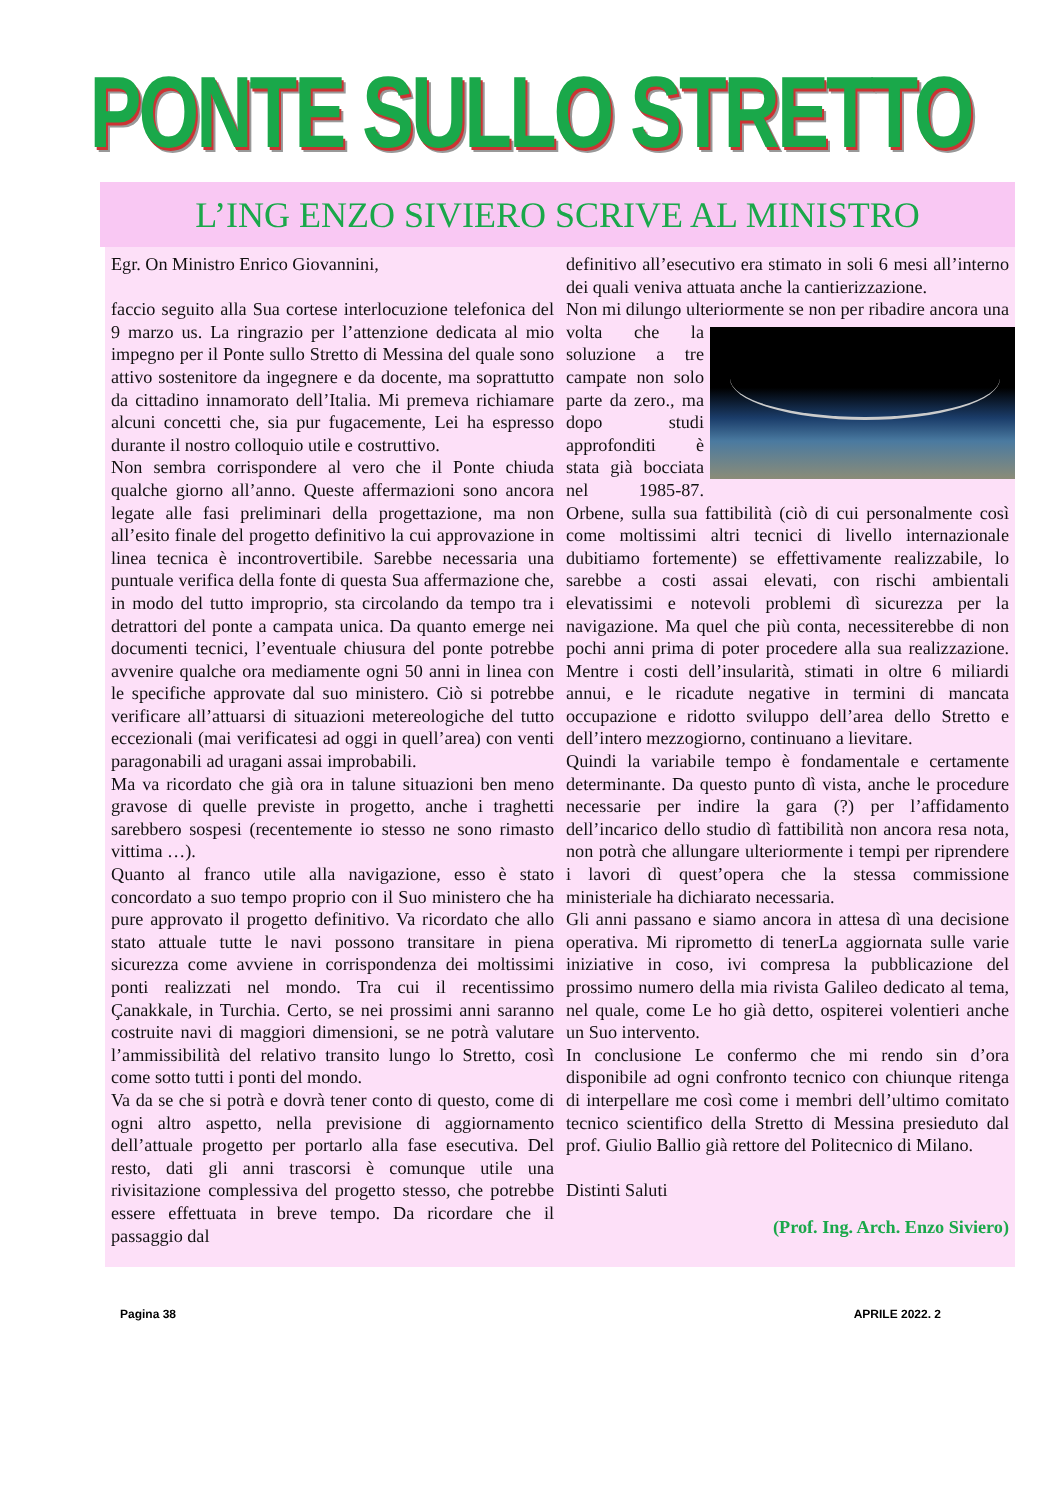PONTE SULLO STRETTO
L’ING ENZO SIVIERO SCRIVE AL MINISTRO
Egr. On Ministro Enrico Giovannini,
faccio seguito alla Sua cortese interlocuzione telefonica del 9 marzo us. La ringrazio per l’attenzione dedicata al mio impegno per il Ponte sullo Stretto di Messina del quale sono attivo sostenitore da ingegnere e da docente, ma soprattutto da cittadino innamorato dell’Italia. Mi premeva richiamare alcuni concetti che, sia pur fugacemente, Lei ha espresso durante il nostro colloquio utile e costruttivo.
Non sembra corrispondere al vero che il Ponte chiuda qualche giorno all’anno. Queste affermazioni sono ancora legate alle fasi preliminari della progettazione, ma non all’esito finale del progetto definitivo la cui approvazione in linea tecnica è incontrovertibile. Sarebbe necessaria una puntuale verifica della fonte di questa Sua affermazione che, in modo del tutto improprio, sta circolando da tempo tra i detrattori del ponte a campata unica. Da quanto emerge nei documenti tecnici, l’eventuale chiusura del ponte potrebbe avvenire qualche ora mediamente ogni 50 anni in linea con le specifiche approvate dal suo ministero. Ciò si potrebbe verificare all’attuarsi di situazioni metereologiche del tutto eccezionali (mai verificatesi ad oggi in quell’area) con venti paragonabili ad uragani assai improbabili.
Ma va ricordato che già ora in talune situazioni ben meno gravose di quelle previste in progetto, anche i traghetti sarebbero sospesi (recentemente io stesso ne sono rimasto vittima …).
Quanto al franco utile alla navigazione, esso è stato concordato a suo tempo proprio con il Suo ministero che ha pure approvato il progetto definitivo. Va ricordato che allo stato attuale tutte le navi possono transitare in piena sicurezza come avviene in corrispondenza dei moltissimi ponti realizzati nel mondo. Tra cui il recentissimo Çanakkale, in Turchia. Certo, se nei prossimi anni saranno costruite navi di maggiori dimensioni, se ne potrà valutare l’ammissibilità del relativo transito lungo lo Stretto, così come sotto tutti i ponti del mondo.
Va da se che si potrà e dovrà tener conto di questo, come di ogni altro aspetto, nella previsione di aggiornamento dell’attuale progetto per portarlo alla fase esecutiva. Del resto, dati gli anni trascorsi è comunque utile una rivisitazione complessiva del progetto stesso, che potrebbe essere effettuata in breve tempo. Da ricordare che il passaggio dal
definitivo all’esecutivo era stimato in soli 6 mesi all’interno dei quali veniva attuata anche la cantierizzazione.
Non mi dilungo ulteriormente se non per ribadire ancora una volta che la soluzione a tre campate non solo parte da zero., ma dopo studi approfonditi è stata già bocciata nel 1985-87. Orbene, sulla sua fattibilità (ciò di cui personalmente così come moltissimi altri tecnici di livello internazionale dubitiamo fortemente) se effettivamente realizzabile, lo sarebbe a costi assai elevati, con rischi ambientali elevatissimi e notevoli problemi dì sicurezza per la navigazione. Ma quel che più conta, necessiterebbe di non pochi anni prima di poter procedere alla sua realizzazione. Mentre i costi dell’insularità, stimati in oltre 6 miliardi annui, e le ricadute negative in termini di mancata occupazione e ridotto sviluppo dell’area dello Stretto e dell’intero mezzogiorno, continuano a lievitare.
Quindi la variabile tempo è fondamentale e certamente determinante. Da questo punto dì vista, anche le procedure necessarie per indire la gara (?) per l’affidamento dell’incarico dello studio dì fattibilità non ancora resa nota, non potrà che allungare ulteriormente i tempi per riprendere i lavori dì quest’opera che la stessa commissione ministeriale ha dichiarato necessaria.
Gli anni passano e siamo ancora in attesa dì una decisione operativa. Mi riprometto di tenerLa aggiornata sulle varie iniziative in coso, ivi compresa la pubblicazione del prossimo numero della mia rivista Galileo dedicato al tema, nel quale, come Le ho già detto, ospiterei volentieri anche un Suo intervento.
In conclusione Le confermo che mi rendo sin d’ora disponibile ad ogni confronto tecnico con chiunque ritenga di interpellare me così come i membri dell’ultimo comitato tecnico scientifico della Stretto di Messina presieduto dal prof. Giulio Ballio già rettore del Politecnico di Milano.
Distinti Saluti
(Prof. Ing. Arch. Enzo Siviero)
Pagina 38 APRILE 2022. 2